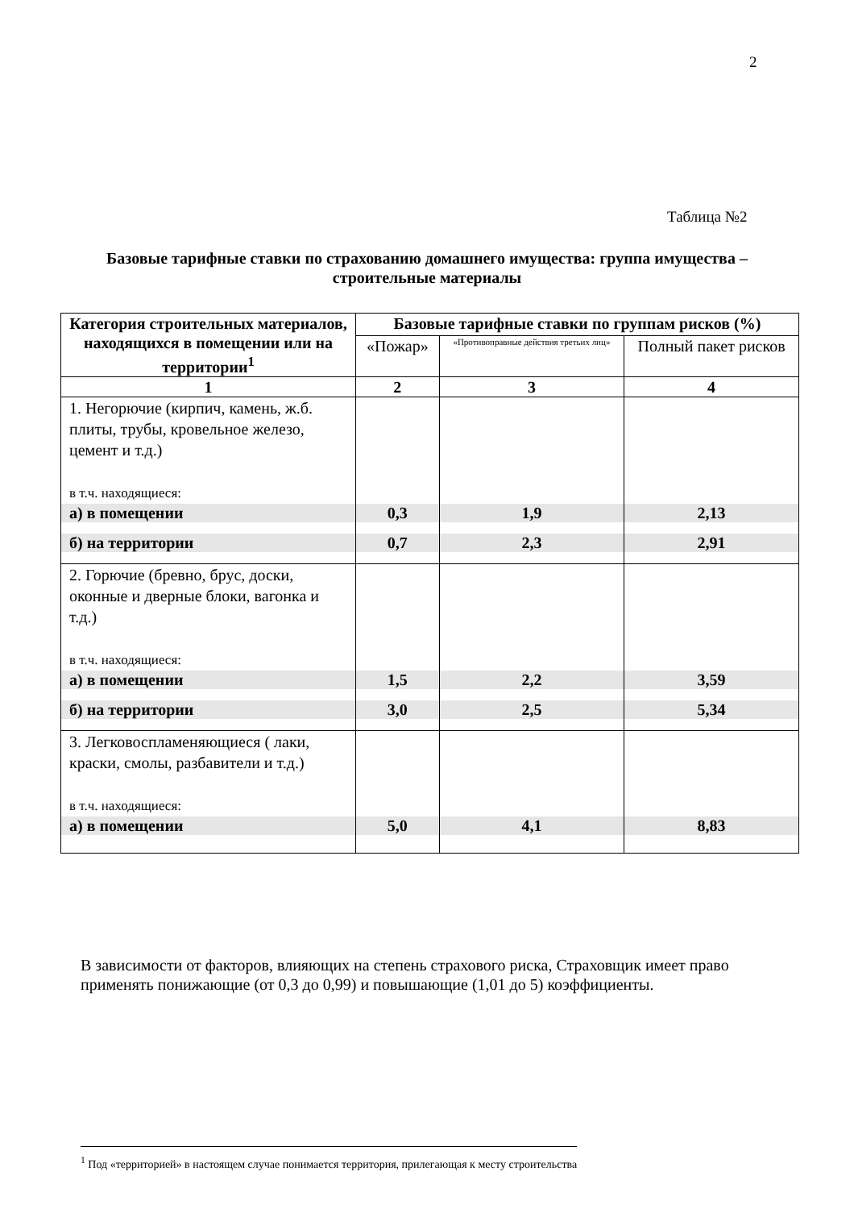2
Таблица №2
Базовые тарифные ставки по страхованию домашнего имущества: группа имущества – строительные материалы
| Категория строительных материалов, находящихся в помещении или на территории<sup>1</sup> | Базовые тарифные ставки по группам рисков (%) | | |
| --- | --- | --- | --- |
| | «Пожар» | «Противоправные действия третьих лиц» | Полный пакет рисков |
| 1 | 2 | 3 | 4 |
| 1. Негорючие (кирпич, камень, ж.б. плиты, трубы, кровельное железо, цемент и т.д.) в т.ч. находящиеся: | | | |
| а) в помещении | 0,3 | 1,9 | 2,13 |
| б) на территории | 0,7 | 2,3 | 2,91 |
| 2. Горючие (бревно, брус, доски, оконные и дверные блоки, вагонка и т.д.) в т.ч. находящиеся: | | | |
| а) в помещении | 1,5 | 2,2 | 3,59 |
| б) на территории | 3,0 | 2,5 | 5,34 |
| 3. Легковоспламеняющиеся ( лаки, краски, смолы, разбавители и т.д.) в т.ч. находящиеся: | | | |
| а) в помещении | 5,0 | 4,1 | 8,83 |
В зависимости от факторов, влияющих на степень страхового риска, Страховщик имеет право применять понижающие (от 0,3 до 0,99) и повышающие (1,01 до 5) коэффициенты.
<sup>1</sup> Под «территорией» в настоящем случае понимается территория, прилегающая к месту строительства